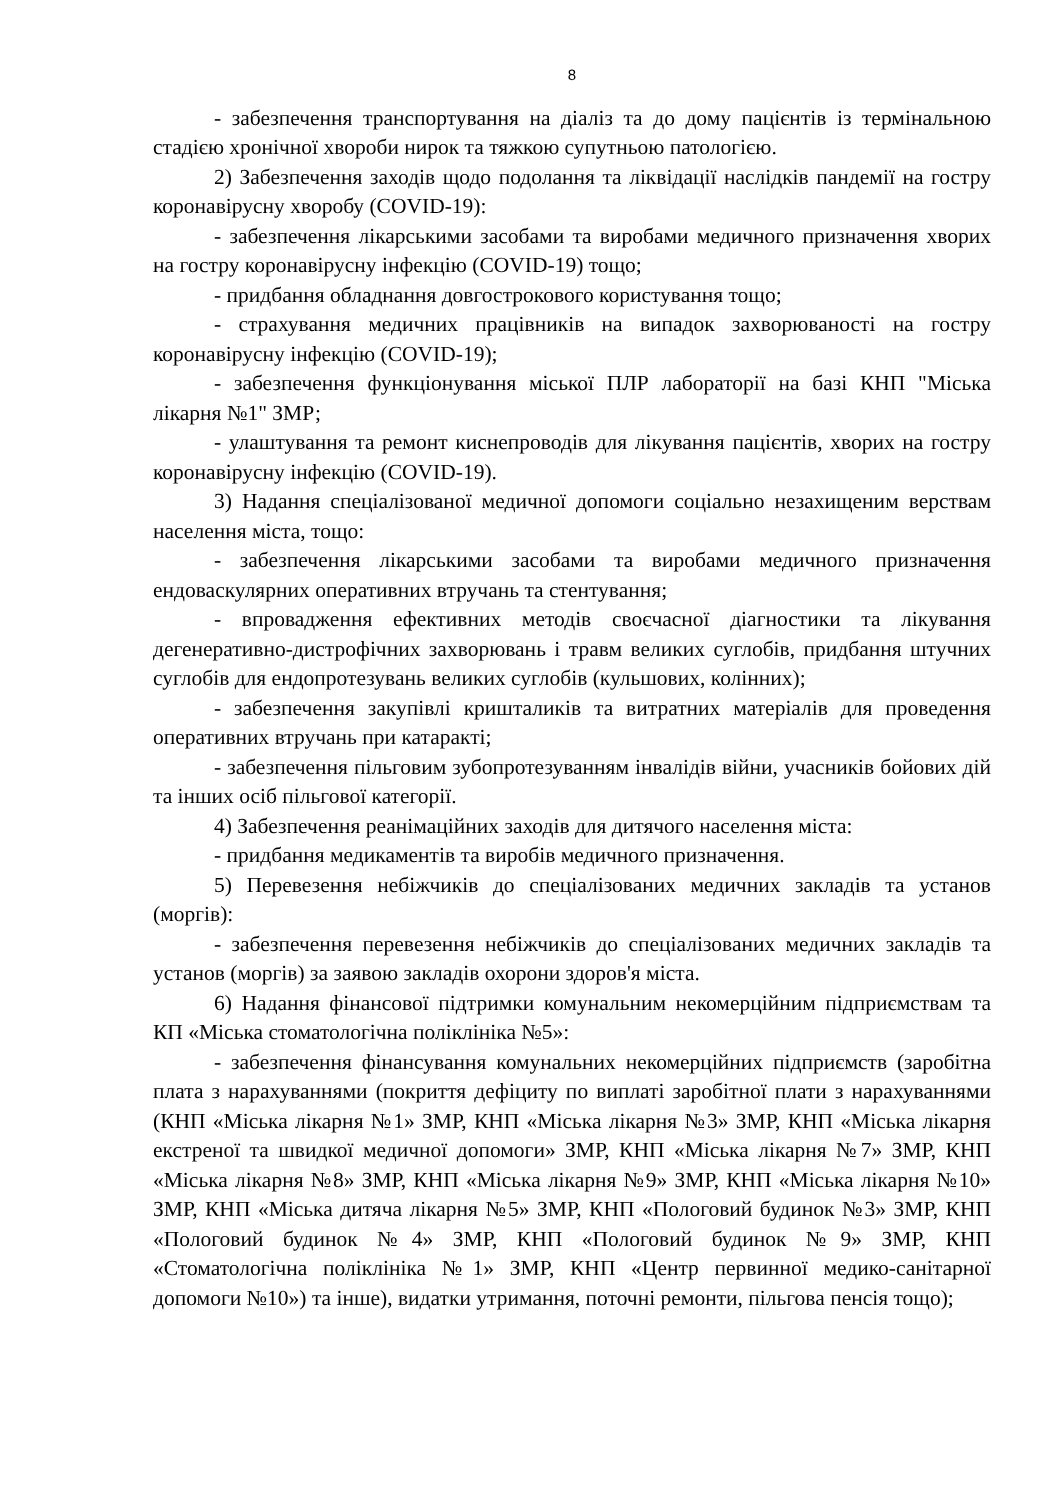8
- забезпечення транспортування на діаліз та до дому пацієнтів із термінальною стадією хронічної хвороби нирок та тяжкою супутньою патологією.
2) Забезпечення заходів щодо подолання та ліквідації наслідків пандемії на гостру коронавірусну хворобу (COVID-19):
- забезпечення лікарськими засобами та виробами медичного призначення хворих на гостру коронавірусну інфекцію (COVID-19) тощо;
- придбання обладнання довгострокового користування тощо;
- страхування медичних працівників на випадок захворюваності на гостру коронавірусну інфекцію (COVID-19);
- забезпечення функціонування міської ПЛР лабораторії на базі КНП "Міська лікарня №1" ЗМР;
- улаштування та ремонт киснепроводів для лікування пацієнтів, хворих на гостру коронавірусну інфекцію (COVID-19).
3) Надання спеціалізованої медичної допомоги соціально незахищеним верствам населення міста, тощо:
- забезпечення лікарськими засобами та виробами медичного призначення ендоваскулярних оперативних втручань та стентування;
- впровадження ефективних методів своєчасної діагностики та лікування дегенеративно-дистрофічних захворювань і травм великих суглобів, придбання штучних суглобів для ендопротезувань великих суглобів (кульшових, колінних);
- забезпечення закупівлі кришталиків та витратних матеріалів для проведення оперативних втручань при катаракті;
- забезпечення пільговим зубопротезуванням інвалідів війни, учасників бойових дій та інших осіб пільгової категорії.
4) Забезпечення реанімаційних заходів для дитячого населення міста:
- придбання медикаментів та виробів медичного призначення.
5) Перевезення небіжчиків до спеціалізованих медичних закладів та установ (моргів):
- забезпечення перевезення небіжчиків до спеціалізованих медичних закладів та установ (моргів) за заявою закладів охорони здоров'я міста.
6) Надання фінансової підтримки комунальним некомерційним підприємствам та КП «Міська стоматологічна поліклініка №5»:
- забезпечення фінансування комунальних некомерційних підприємств (заробітна плата з нарахуваннями (покриття дефіциту по виплаті заробітної плати з нарахуваннями (КНП «Міська лікарня №1» ЗМР, КНП «Міська лікарня №3» ЗМР, КНП «Міська лікарня екстреної та швидкої медичної допомоги» ЗМР, КНП «Міська лікарня №7» ЗМР, КНП «Міська лікарня №8» ЗМР, КНП «Міська лікарня №9» ЗМР, КНП «Міська лікарня №10» ЗМР, КНП «Міська дитяча лікарня №5» ЗМР, КНП «Пологовий будинок №3» ЗМР, КНП «Пологовий будинок №4» ЗМР, КНП «Пологовий будинок №9» ЗМР, КНП «Стоматологічна поліклініка №1» ЗМР, КНП «Центр первинної медико-санітарної допомоги №10») та інше), видатки утримання, поточні ремонти, пільгова пенсія тощо);